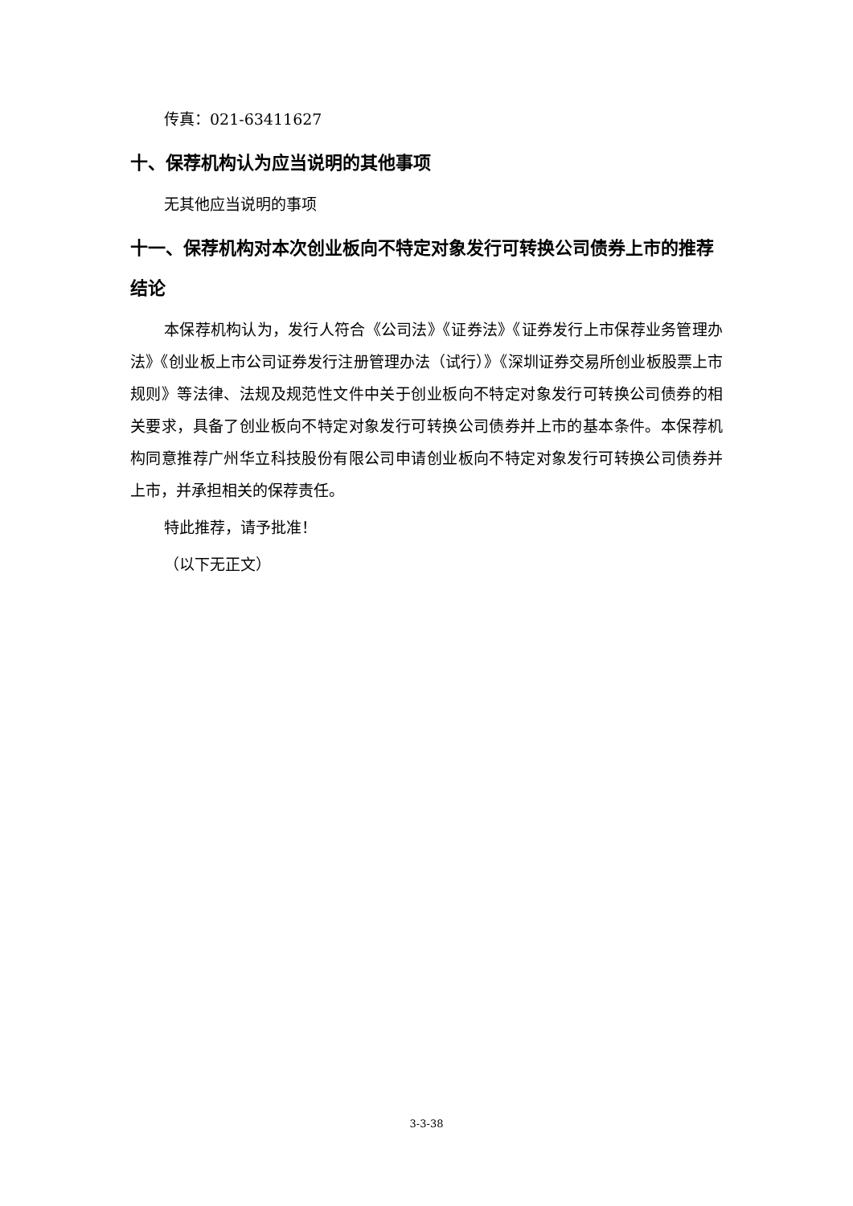传真：021-63411627
十、保荐机构认为应当说明的其他事项
无其他应当说明的事项
十一、保荐机构对本次创业板向不特定对象发行可转换公司债券上市的推荐结论
本保荐机构认为，发行人符合《公司法》《证券法》《证券发行上市保荐业务管理办法》《创业板上市公司证券发行注册管理办法（试行）》《深圳证券交易所创业板股票上市规则》等法律、法规及规范性文件中关于创业板向不特定对象发行可转换公司债券的相关要求，具备了创业板向不特定对象发行可转换公司债券并上市的基本条件。本保荐机构同意推荐广州华立科技股份有限公司申请创业板向不特定对象发行可转换公司债券并上市，并承担相关的保荐责任。
特此推荐，请予批准！
（以下无正文）
3-3-38